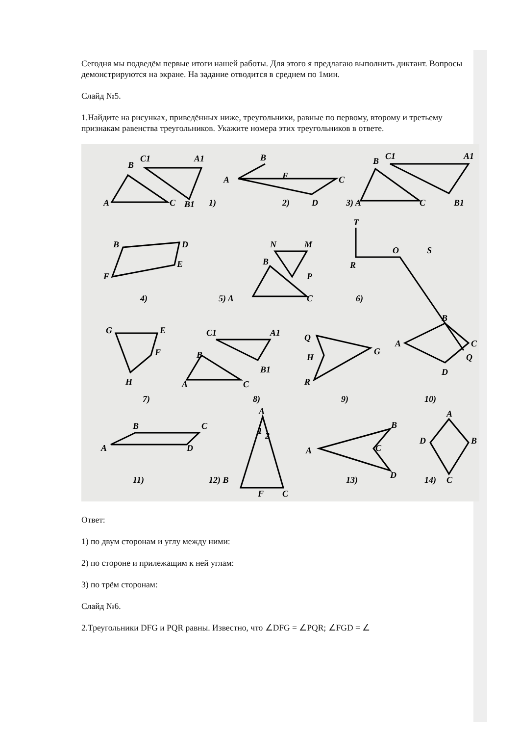Сегодня мы подведём первые итоги нашей работы. Для этого я предлагаю выполнить диктант. Вопросы демонстрируются на экране. На задание отводится в среднем по 1мин.
Слайд №5.
1.Найдите на рисунках, приведённых ниже, треугольники, равные по первому, второму и третьему признакам равенства треугольников. Укажите номера этих треугольников в ответе.
B
C1
A1
A
C
B1
1)
B
A
F
C
D
2)
3) A
C
B
C1
A1
B1
B
D
E
F
4)
N
M
B
P
5) A
C
T
R
O
S
6)
Q
G
E
F
H
7)
C1
A1
B
B1
A
C
8)
Q
H
G
R
9)
B
A
C
D
10)
B
C
A
D
11)
A
1
2
12) B
F
C
A
B
C
D
13)
A
D
B
C
14)
Ответ:
1) по двум сторонам и углу между ними:
2) по стороне и прилежащим к ней углам:
3) по трём сторонам:
Слайд №6.
2.Треугольники DFG и PQR равны. Известно, что ∠DFG = ∠PQR; ∠FGD = ∠